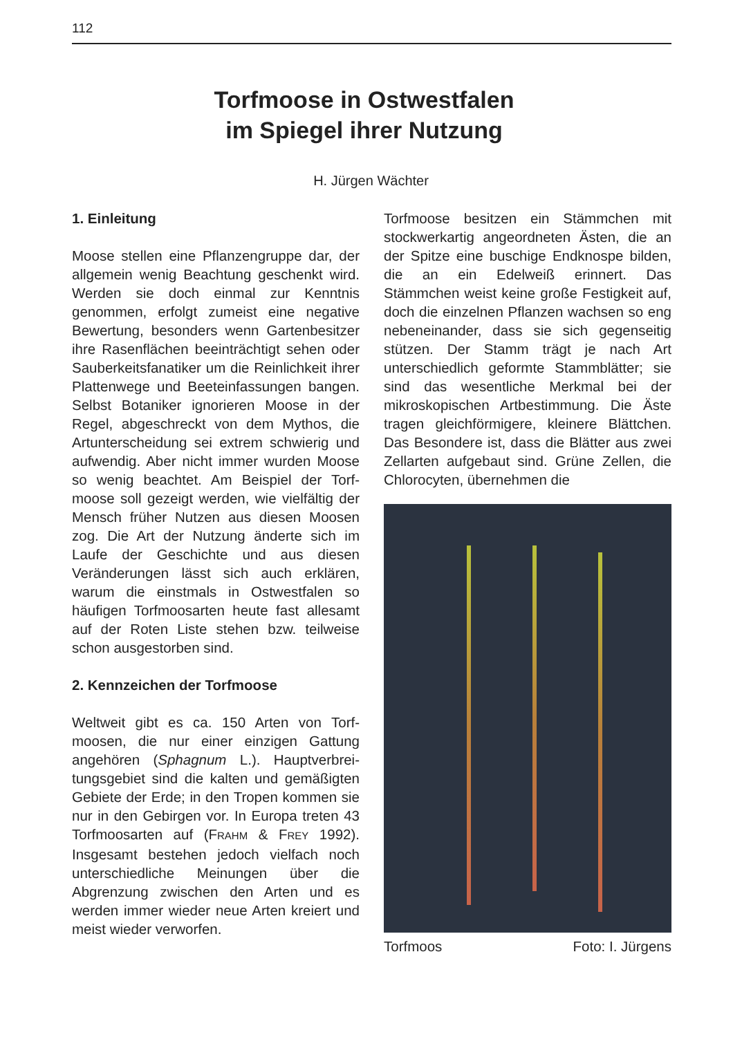112
Torfmoose in Ostwestfalen
im Spiegel ihrer Nutzung
H. Jürgen Wächter
1. Einleitung
Moose stellen eine Pflanzengruppe dar, der allgemein wenig Beachtung geschenkt wird. Werden sie doch einmal zur Kennt­nis genommen, erfolgt zumeist eine nega­tive Bewertung, besonders wenn Garten­besitzer ihre Rasenflächen beeinträchtigt sehen oder Sauberkeitsfanatiker um die Reinlichkeit ihrer Plattenwege und Beet­einfassungen bangen. Selbst Botaniker ignorieren Moose in der Regel, abge­schreckt von dem Mythos, die Artunter­scheidung sei extrem schwierig und auf­wendig. Aber nicht immer wurden Moose so wenig beachtet. Am Beispiel der Torf­moose soll gezeigt werden, wie vielfältig der Mensch früher Nutzen aus diesen Moosen zog. Die Art der Nutzung änderte sich im Laufe der Geschichte und aus die­sen Veränderungen lässt sich auch erklä­ren, warum die einstmals in Ostwestfalen so häufigen Torfmoosarten heute fast alle­samt auf der Roten Liste stehen bzw. teil­weise schon ausgestorben sind.
2. Kennzeichen der Torfmoose
Weltweit gibt es ca. 150 Arten von Torf­moosen, die nur einer einzigen Gattung angehören (Sphagnum L.). Hauptverbrei­tungsgebiet sind die kalten und gemäßig­ten Gebiete der Erde; in den Tropen kommen sie nur in den Gebirgen vor. In Europa treten 43 Torfmoosarten auf (FRAHM & FREY 1992). Insgesamt bestehen jedoch vielfach noch unterschiedliche Meinungen über die Abgrenzung zwischen den Arten und es werden immer wieder neue Arten kreiert und meist wieder verworfen.
Torfmoose besitzen ein Stämmchen mit stockwerkartig angeordneten Ästen, die an der Spitze eine buschige Endknospe bilden, die an ein Edelweiß erinnert. Das Stämmchen weist keine große Festigkeit auf, doch die einzelnen Pflanzen wachsen so eng nebeneinander, dass sie sich ge­genseitig stützen. Der Stamm trägt je nach Art unterschiedlich geformte Stammblät­ter; sie sind das wesentliche Merkmal bei der mikroskopischen Artbestimmung. Die Äste tragen gleichförmigere, kleinere Blätt­chen. Das Besondere ist, dass die Blätter aus zwei Zellarten aufgebaut sind. Grüne Zellen, die Chlorocyten, übernehmen die
Torfmoos Foto: I. Jürgens